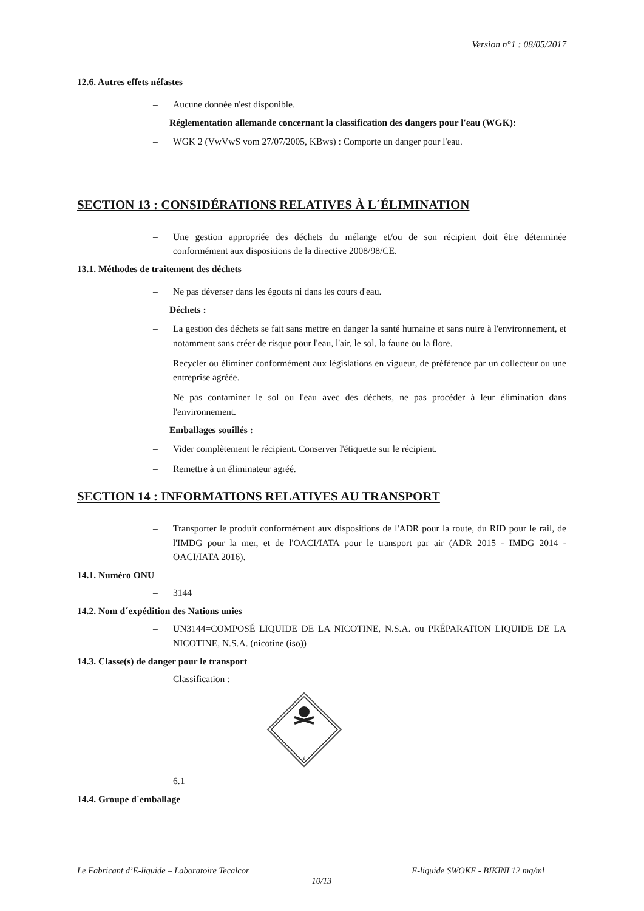Version n°1 : 08/05/2017
12.6. Autres effets néfastes
– Aucune donnée n'est disponible.
Réglementation allemande concernant la classification des dangers pour l'eau (WGK):
– WGK 2 (VwVwS vom 27/07/2005, KBws) : Comporte un danger pour l'eau.
SECTION 13 : CONSIDÉRATIONS RELATIVES À L´ÉLIMINATION
– Une gestion appropriée des déchets du mélange et/ou de son récipient doit être déterminée conformément aux dispositions de la directive 2008/98/CE.
13.1. Méthodes de traitement des déchets
– Ne pas déverser dans les égouts ni dans les cours d'eau.
Déchets :
– La gestion des déchets se fait sans mettre en danger la santé humaine et sans nuire à l'environnement, et notamment sans créer de risque pour l'eau, l'air, le sol, la faune ou la flore.
– Recycler ou éliminer conformément aux législations en vigueur, de préférence par un collecteur ou une entreprise agréée.
– Ne pas contaminer le sol ou l'eau avec des déchets, ne pas procéder à leur élimination dans l'environnement.
Emballages souillés :
– Vider complètement le récipient. Conserver l'étiquette sur le récipient.
– Remettre à un éliminateur agréé.
SECTION 14 : INFORMATIONS RELATIVES AU TRANSPORT
– Transporter le produit conformément aux dispositions de l'ADR pour la route, du RID pour le rail, de l'IMDG pour la mer, et de l'OACI/IATA pour le transport par air (ADR 2015 - IMDG 2014 - OACI/IATA 2016).
14.1. Numéro ONU
– 3144
14.2. Nom d´expédition des Nations unies
– UN3144=COMPOSÉ LIQUIDE DE LA NICOTINE, N.S.A. ou PRÉPARATION LIQUIDE DE LA NICOTINE, N.S.A. (nicotine (iso))
14.3. Classe(s) de danger pour le transport
– Classification :
6
– 6.1
14.4. Groupe d´emballage
Le Fabricant d’E-liquide – Laboratoire Tecalcor E-liquide SWOKE - BIKINI 12 mg/ml
10/13